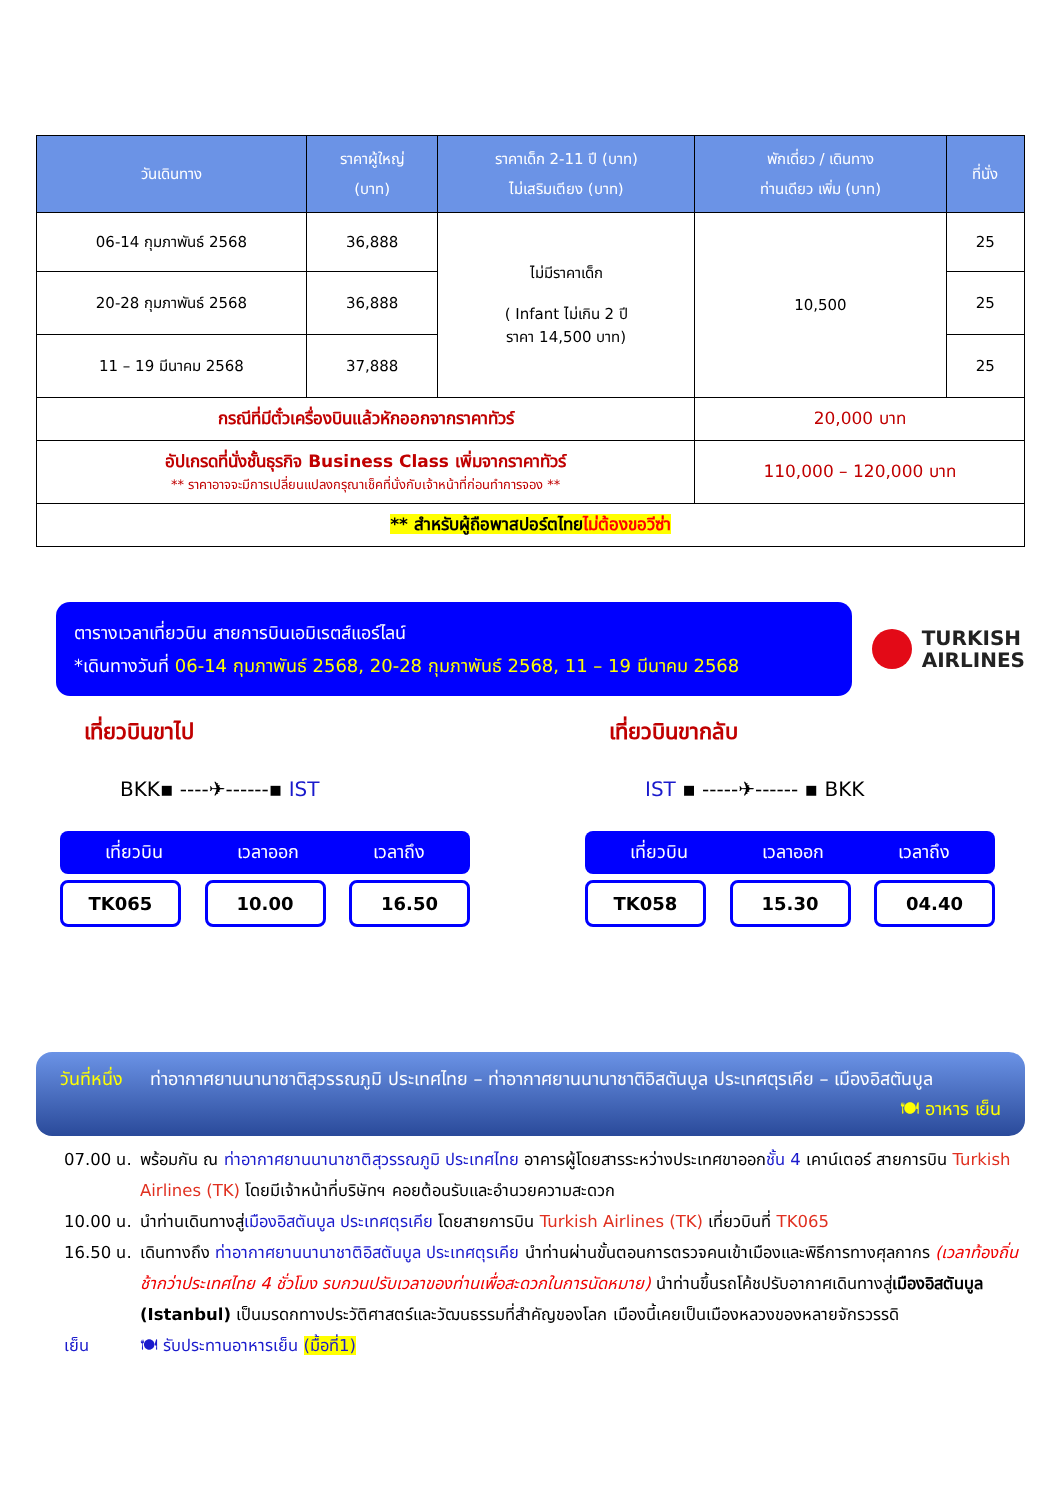| วันเดินทาง | ราคาผู้ใหญ่ (บาท) | ราคาเด็ก 2-11 ปี (บาท) ไม่เสริมเตียง (บาท) | พักเดี่ยว / เดินทาง ท่านเดียว เพิ่ม (บาท) | ที่นั่ง |
| --- | --- | --- | --- | --- |
| 06-14 กุมภาพันธ์ 2568 | 36,888 | ไม่มีราคาเด็ก ( Infant ไม่เกิน 2 ปี ราคา 14,500 บาท) | 10,500 | 25 |
| 20-28 กุมภาพันธ์ 2568 | 36,888 | | | 25 |
| 11 – 19 มีนาคม 2568 | 37,888 | | | 25 |
| กรณีที่มีตั๋วเครื่องบินแล้วหักออกจากราคาทัวร์ | | | 20,000 บาท | |
| อัปเกรดที่นั่งชั้นธุรกิจ Business Class เพิ่มจากราคาทัวร์ ** ราคาอาจจะมีการเปลี่ยนแปลงกรุณาเช็คที่นั่งกับเจ้าหน้าที่ก่อนทำการจอง ** | | | 110,000 – 120,000 บาท | |
| ** สำหรับผู้ถือพาสปอร์ตไทย ไม่ต้องขอวีซ่า | | | | |
ตารางเวลาเที่ยวบิน สายการบินเอมิเรตส์แอร์ไลน์
*เดินทางวันที่ 06-14 กุมภาพันธ์ 2568, 20-28 กุมภาพันธ์ 2568, 11 – 19 มีนาคม 2568
TURKISH
AIRLINES
เที่ยวบินขาไป
BKK▪ ----✈------▪ IST
เที่ยวบิน เวลาออก เวลาถึง
TK065 10.00 16.50
เที่ยวบินขากลับ
IST ▪ -----✈------ ▪ BKK
เที่ยวบิน เวลาออก เวลาถึง
TK058 15.30 04.40
วันที่หนึ่ง ท่าอากาศยานนานาชาติสุวรรณภูมิ ประเทศไทย – ท่าอากาศยานนานาชาติอิสตันบูล ประเทศตุรเคีย – เมืองอิสตันบูล 🍽 อาหาร เย็น
07.00 น. พร้อมกัน ณ ท่าอากาศยานนานาชาติสุวรรณภูมิ ประเทศไทย อาคารผู้โดยสารระหว่างประเทศขาออกชั้น 4 เคาน์เตอร์ สายการบิน Turkish Airlines (TK) โดยมีเจ้าหน้าที่บริษัทฯ คอยต้อนรับและอำนวยความสะดวก
10.00 น. นำท่านเดินทางสู่เมืองอิสตันบูล ประเทศตุรเคีย โดยสายการบิน Turkish Airlines (TK) เที่ยวบินที่ TK065
16.50 น. เดินทางถึง ท่าอากาศยานนานาชาติอิสตันบูล ประเทศตุรเคีย นำท่านผ่านขั้นตอนการตรวจคนเข้าเมืองและพิธีการทางศุลกากร (เวลาท้องถิ่นช้ากว่าประเทศไทย 4 ชั่วโมง รบกวนปรับเวลาของท่านเพื่อสะดวกในการนัดหมาย) นำท่านขึ้นรถโค้ชปรับอากาศเดินทางสู่เมืองอิสตันบูล (Istanbul) เป็นมรดกทางประวัติศาสตร์และวัฒนธรรมที่สำคัญของโลก เมืองนี้เคยเป็นเมืองหลวงของหลายจักรวรรดิ
เย็น 🍽 รับประทานอาหารเย็น (มื้อที่1)